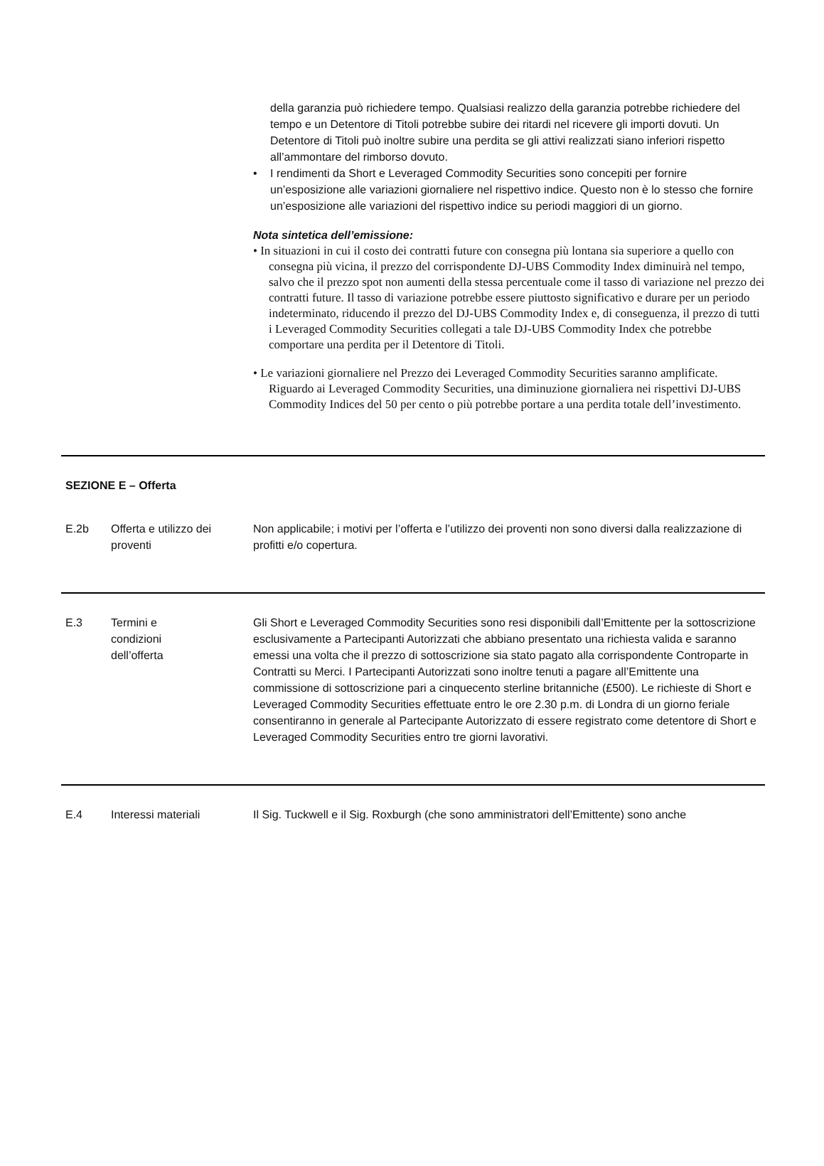della garanzia può richiedere tempo. Qualsiasi realizzo della garanzia potrebbe richiedere del tempo e un Detentore di Titoli potrebbe subire dei ritardi nel ricevere gli importi dovuti. Un Detentore di Titoli può inoltre subire una perdita se gli attivi realizzati siano inferiori rispetto all’ammontare del rimborso dovuto.
• I rendimenti da Short e Leveraged Commodity Securities sono concepiti per fornire un’esposizione alle variazioni giornaliere nel rispettivo indice. Questo non è lo stesso che fornire un’esposizione alle variazioni del rispettivo indice su periodi maggiori di un giorno.
Nota sintetica dell’emissione:
• In situazioni in cui il costo dei contratti future con consegna più lontana sia superiore a quello con consegna più vicina, il prezzo del corrispondente DJ-UBS Commodity Index diminuirà nel tempo, salvo che il prezzo spot non aumenti della stessa percentuale come il tasso di variazione nel prezzo dei contratti future. Il tasso di variazione potrebbe essere piuttosto significativo e durare per un periodo indeterminato, riducendo il prezzo del DJ-UBS Commodity Index e, di conseguenza, il prezzo di tutti i Leveraged Commodity Securities collegati a tale DJ-UBS Commodity Index che potrebbe comportare una perdita per il Detentore di Titoli.
• Le variazioni giornaliere nel Prezzo dei Leveraged Commodity Securities saranno amplificate. Riguardo ai Leveraged Commodity Securities, una diminuzione giornaliera nei rispettivi DJ-UBS Commodity Indices del 50 per cento o più potrebbe portare a una perdita totale dell’investimento.
| SEZIONE E – Offerta | | |
| E.2b | Offerta e utilizzo dei proventi | Non applicabile; i motivi per l’offerta e l’utilizzo dei proventi non sono diversi dalla realizzazione di profitti e/o copertura. |
| E.3 | Termini e condizioni dell’offerta | Gli Short e Leveraged Commodity Securities sono resi disponibili dall’Emittente per la sottoscrizione esclusivamente a Partecipanti Autorizzati che abbiano presentato una richiesta valida e saranno emessi una volta che il prezzo di sottoscrizione sia stato pagato alla corrispondente Controparte in Contratti su Merci. I Partecipanti Autorizzati sono inoltre tenuti a pagare all’Emittente una commissione di sottoscrizione pari a cinquecento sterline britanniche (£500). Le richieste di Short e Leveraged Commodity Securities effettuate entro le ore 2.30 p.m. di Londra di un giorno feriale consentiranno in generale al Partecipante Autorizzato di essere registrato come detentore di Short e Leveraged Commodity Securities entro tre giorni lavorativi. |
| E.4 | Interessi materiali | Il Sig. Tuckwell e il Sig. Roxburgh (che sono amministratori dell’Emittente) sono anche |